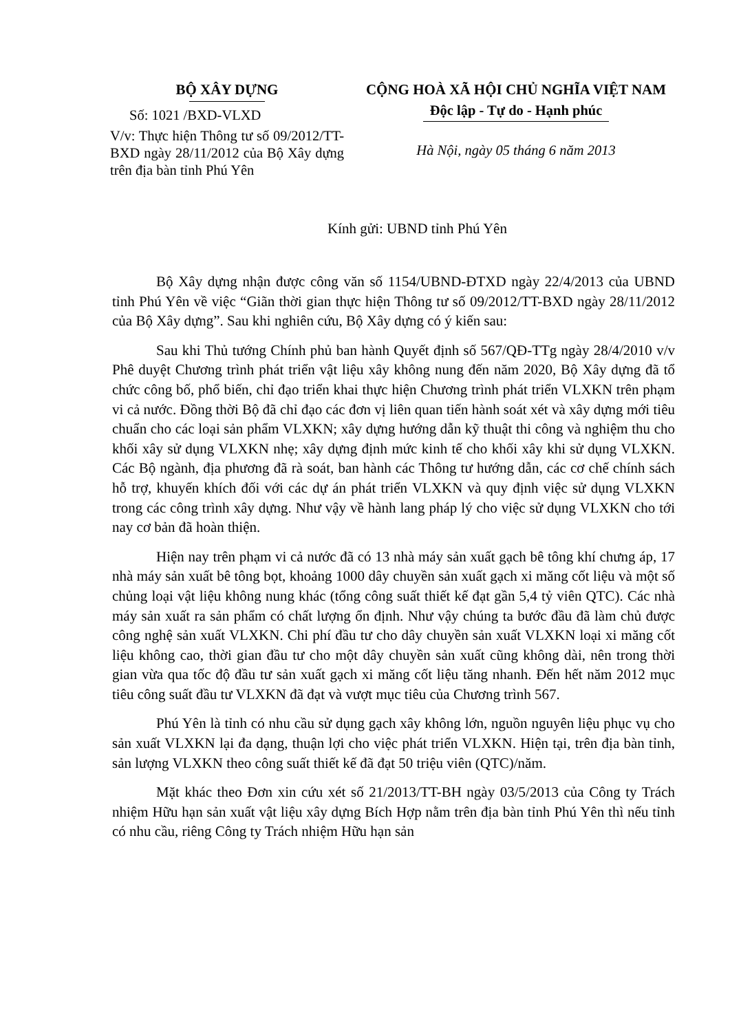BỘ XÂY DỰNG
Số: 1021 /BXD-VLXD
V/v: Thực hiện Thông tư số 09/2012/TT-BXD ngày 28/11/2012 của Bộ Xây dựng trên địa bàn tỉnh Phú Yên
CỘNG HOÀ XÃ HỘI CHỦ NGHĨA VIỆT NAM
Độc lập - Tự do - Hạnh phúc
Hà Nội, ngày 05 tháng 6 năm 2013
Kính gửi: UBND tỉnh Phú Yên
Bộ Xây dựng nhận được công văn số 1154/UBND-ĐTXD ngày 22/4/2013 của UBND tỉnh Phú Yên về việc “Giãn thời gian thực hiện Thông tư số 09/2012/TT-BXD ngày 28/11/2012 của Bộ Xây dựng”. Sau khi nghiên cứu, Bộ Xây dựng có ý kiến sau:
Sau khi Thủ tướng Chính phủ ban hành Quyết định số 567/QĐ-TTg ngày 28/4/2010 v/v Phê duyệt Chương trình phát triển vật liệu xây không nung đến năm 2020, Bộ Xây dựng đã tổ chức công bố, phổ biến, chỉ đạo triển khai thực hiện Chương trình phát triển VLXKN trên phạm vi cả nước. Đồng thời Bộ đã chỉ đạo các đơn vị liên quan tiến hành soát xét và xây dựng mới tiêu chuẩn cho các loại sản phẩm VLXKN; xây dựng hướng dẫn kỹ thuật thi công và nghiệm thu cho khối xây sử dụng VLXKN nhẹ; xây dựng định mức kinh tế cho khối xây khi sử dụng VLXKN. Các Bộ ngành, địa phương đã rà soát, ban hành các Thông tư hướng dẫn, các cơ chế chính sách hỗ trợ, khuyến khích đối với các dự án phát triển VLXKN và quy định việc sử dụng VLXKN trong các công trình xây dựng. Như vậy về hành lang pháp lý cho việc sử dụng VLXKN cho tới nay cơ bản đã hoàn thiện.
Hiện nay trên phạm vi cả nước đã có 13 nhà máy sản xuất gạch bê tông khí chưng áp, 17 nhà máy sản xuất bê tông bọt, khoảng 1000 dây chuyền sản xuất gạch xi măng cốt liệu và một số chủng loại vật liệu không nung khác (tổng công suất thiết kế đạt gần 5,4 tỷ viên QTC). Các nhà máy sản xuất ra sản phẩm có chất lượng ổn định. Như vậy chúng ta bước đầu đã làm chủ được công nghệ sản xuất VLXKN. Chi phí đầu tư cho dây chuyền sản xuất VLXKN loại xi măng cốt liệu không cao, thời gian đầu tư cho một dây chuyền sản xuất cũng không dài, nên trong thời gian vừa qua tốc độ đầu tư sản xuất gạch xi măng cốt liệu tăng nhanh. Đến hết năm 2012 mục tiêu công suất đầu tư VLXKN đã đạt và vượt mục tiêu của Chương trình 567.
Phú Yên là tỉnh có nhu cầu sử dụng gạch xây không lớn, nguồn nguyên liệu phục vụ cho sản xuất VLXKN lại đa dạng, thuận lợi cho việc phát triển VLXKN. Hiện tại, trên địa bàn tỉnh, sản lượng VLXKN theo công suất thiết kế đã đạt 50 triệu viên (QTC)/năm.
Mặt khác theo Đơn xin cứu xét số 21/2013/TT-BH ngày 03/5/2013 của Công ty Trách nhiệm Hữu hạn sản xuất vật liệu xây dựng Bích Hợp nằm trên địa bàn tỉnh Phú Yên thì nếu tỉnh có nhu cầu, riêng Công ty Trách nhiệm Hữu hạn sản